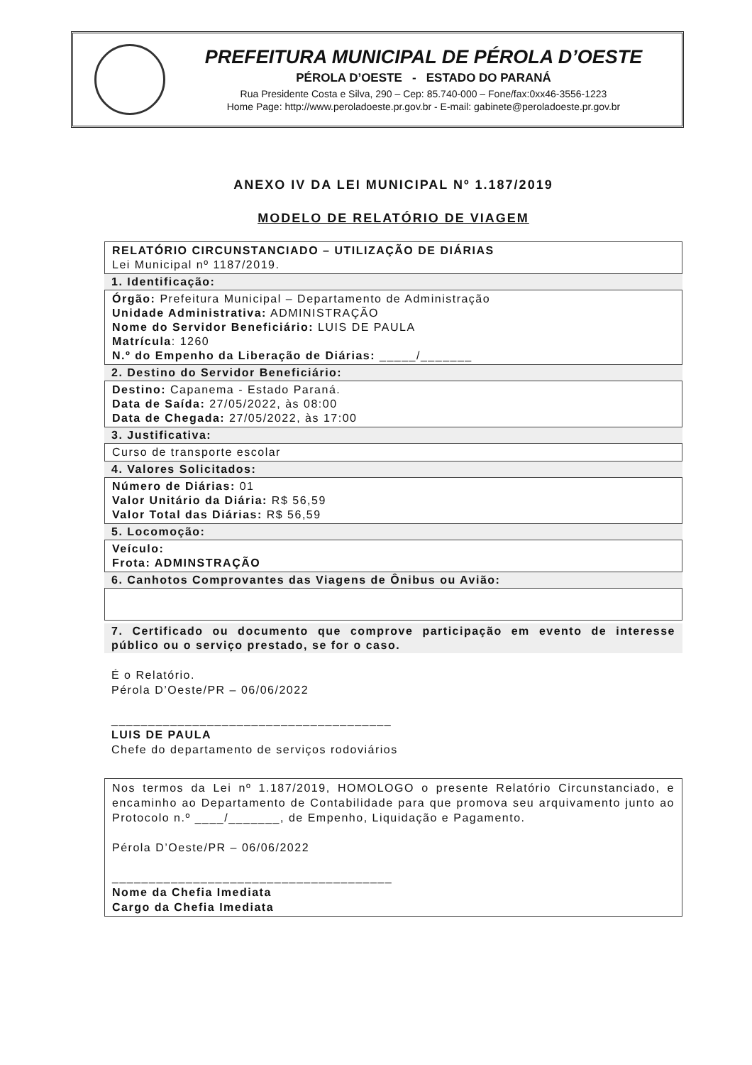PREFEITURA MUNICIPAL DE PÉROLA D’OESTE
PÉROLA D’OESTE - ESTADO DO PARANÁ
Rua Presidente Costa e Silva, 290 – Cep: 85.740-000 – Fone/fax:0xx46-3556-1223
Home Page: http://www.peroladoeste.pr.gov.br - E-mail: gabinete@peroladoeste.pr.gov.br
ANEXO IV DA LEI MUNICIPAL Nº 1.187/2019
MODELO DE RELATÓRIO DE VIAGEM
RELATÓRIO CIRCUNSTANCIADO – UTILIZAÇÃO DE DIÁRIAS
Lei Municipal nº 1187/2019.
1. Identificação:
Órgão: Prefeitura Municipal – Departamento de Administração
Unidade Administrativa: ADMINISTRAÇÃO
Nome do Servidor Beneficiário: LUIS DE PAULA
Matrícula: 1260
N.º do Empenho da Liberação de Diárias: _____/_______
2. Destino do Servidor Beneficiário:
Destino: Capanema - Estado Paraná.
Data de Saída: 27/05/2022, às 08:00
Data de Chegada: 27/05/2022, às 17:00
3. Justificativa:
Curso de transporte escolar
4. Valores Solicitados:
Número de Diárias: 01
Valor Unitário da Diária: R$ 56,59
Valor Total das Diárias: R$ 56,59
5. Locomoção:
Veículo:
Frota: ADMINSTRAÇÃO
6. Canhotos Comprovantes das Viagens de Ônibus ou Avião:
7. Certificado ou documento que comprove participação em evento de interesse público ou o serviço prestado, se for o caso.
É o Relatório.
Pérola D’Oeste/PR – 06/06/2022
______________________________________
LUIS DE PAULA
Chefe do departamento de serviços rodoviários
Nos termos da Lei nº 1.187/2019, HOMOLOGO o presente Relatório Circunstanciado, e encaminho ao Departamento de Contabilidade para que promova seu arquivamento junto ao Protocolo n.º ____/_______, de Empenho, Liquidação e Pagamento.
Pérola D’Oeste/PR – 06/06/2022
______________________________________
Nome da Chefia Imediata
Cargo da Chefia Imediata